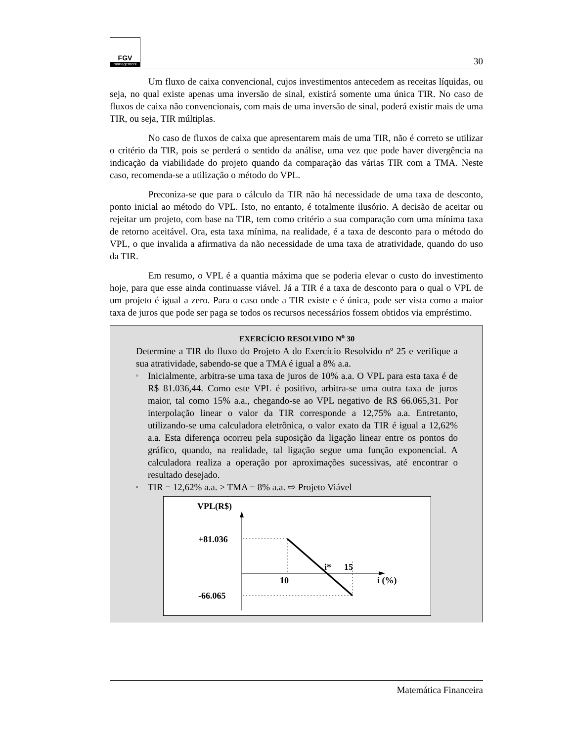FGV
management
30
Um fluxo de caixa convencional, cujos investimentos antecedem as receitas líquidas, ou seja, no qual existe apenas uma inversão de sinal, existirá somente uma única TIR. No caso de fluxos de caixa não convencionais, com mais de uma inversão de sinal, poderá existir mais de uma TIR, ou seja, TIR múltiplas.
No caso de fluxos de caixa que apresentarem mais de uma TIR, não é correto se utilizar o critério da TIR, pois se perderá o sentido da análise, uma vez que pode haver divergência na indicação da viabilidade do projeto quando da comparação das várias TIR com a TMA. Neste caso, recomenda-se a utilização o método do VPL.
Preconiza-se que para o cálculo da TIR não há necessidade de uma taxa de desconto, ponto inicial ao método do VPL. Isto, no entanto, é totalmente ilusório. A decisão de aceitar ou rejeitar um projeto, com base na TIR, tem como critério a sua comparação com uma mínima taxa de retorno aceitável. Ora, esta taxa mínima, na realidade, é a taxa de desconto para o método do VPL, o que invalida a afirmativa da não necessidade de uma taxa de atratividade, quando do uso da TIR.
Em resumo, o VPL é a quantia máxima que se poderia elevar o custo do investimento hoje, para que esse ainda continuasse viável. Já a TIR é a taxa de desconto para o qual o VPL de um projeto é igual a zero. Para o caso onde a TIR existe e é única, pode ser vista como a maior taxa de juros que pode ser paga se todos os recursos necessários fossem obtidos via empréstimo.
EXERCÍCIO RESOLVIDO N<sup>o</sup> 30
Determine a TIR do fluxo do Projeto A do Exercício Resolvido nº 25 e verifique a sua atratividade, sabendo-se que a TMA é igual a 8% a.a.
▫ Inicialmente, arbitra-se uma taxa de juros de 10% a.a. O VPL para esta taxa é de R$ 81.036,44. Como este VPL é positivo, arbitra-se uma outra taxa de juros maior, tal como 15% a.a., chegando-se ao VPL negativo de R$ 66.065,31. Por interpolação linear o valor da TIR corresponde a 12,75% a.a. Entretanto, utilizando-se uma calculadora eletrônica, o valor exato da TIR é igual a 12,62% a.a. Esta diferença ocorreu pela suposição da ligação linear entre os pontos do gráfico, quando, na realidade, tal ligação segue uma função exponencial. A calculadora realiza a operação por aproximações sucessivas, até encontrar o resultado desejado.
▫ TIR = 12,62% a.a. > TMA = 8% a.a. ⇨ Projeto Viável
VPL(R$)
+81.036
-66.065
10
i*
15
i (%)
Matemática Financeira